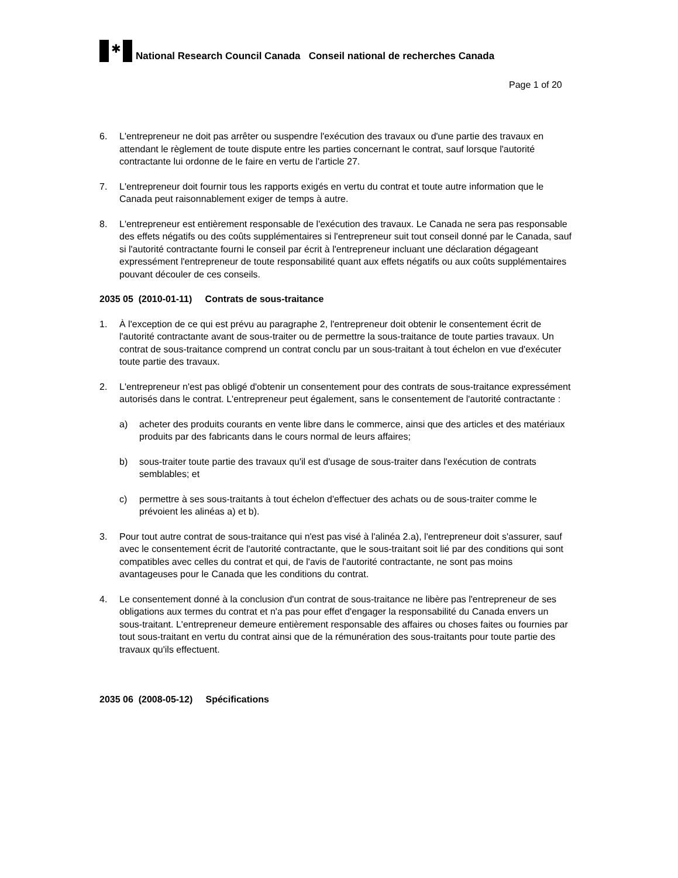✱
National Research Council Canada Conseil national de recherches Canada
Page 1 of 20
6. L'entrepreneur ne doit pas arrêter ou suspendre l'exécution des travaux ou d'une partie des travaux en attendant le règlement de toute dispute entre les parties concernant le contrat, sauf lorsque l'autorité contractante lui ordonne de le faire en vertu de l'article 27.
7. L'entrepreneur doit fournir tous les rapports exigés en vertu du contrat et toute autre information que le Canada peut raisonnablement exiger de temps à autre.
8. L'entrepreneur est entièrement responsable de l'exécution des travaux. Le Canada ne sera pas responsable des effets négatifs ou des coûts supplémentaires si l'entrepreneur suit tout conseil donné par le Canada, sauf si l'autorité contractante fourni le conseil par écrit à l'entrepreneur incluant une déclaration dégageant expressément l'entrepreneur de toute responsabilité quant aux effets négatifs ou aux coûts supplémentaires pouvant découler de ces conseils.
2035 05 (2010-01-11) Contrats de sous-traitance
1. À l'exception de ce qui est prévu au paragraphe 2, l'entrepreneur doit obtenir le consentement écrit de l'autorité contractante avant de sous-traiter ou de permettre la sous-traitance de toute parties travaux. Un contrat de sous-traitance comprend un contrat conclu par un sous-traitant à tout échelon en vue d'exécuter toute partie des travaux.
2. L'entrepreneur n'est pas obligé d'obtenir un consentement pour des contrats de sous-traitance expressément autorisés dans le contrat. L'entrepreneur peut également, sans le consentement de l'autorité contractante :
a) acheter des produits courants en vente libre dans le commerce, ainsi que des articles et des matériaux produits par des fabricants dans le cours normal de leurs affaires;
b) sous-traiter toute partie des travaux qu'il est d'usage de sous-traiter dans l'exécution de contrats semblables; et
c) permettre à ses sous-traitants à tout échelon d'effectuer des achats ou de sous-traiter comme le prévoient les alinéas a) et b).
3. Pour tout autre contrat de sous-traitance qui n'est pas visé à l'alinéa 2.a), l'entrepreneur doit s'assurer, sauf avec le consentement écrit de l'autorité contractante, que le sous-traitant soit lié par des conditions qui sont compatibles avec celles du contrat et qui, de l'avis de l'autorité contractante, ne sont pas moins avantageuses pour le Canada que les conditions du contrat.
4. Le consentement donné à la conclusion d'un contrat de sous-traitance ne libère pas l'entrepreneur de ses obligations aux termes du contrat et n'a pas pour effet d'engager la responsabilité du Canada envers un sous-traitant. L'entrepreneur demeure entièrement responsable des affaires ou choses faites ou fournies par tout sous-traitant en vertu du contrat ainsi que de la rémunération des sous-traitants pour toute partie des travaux qu'ils effectuent.
2035 06 (2008-05-12) Spécifications